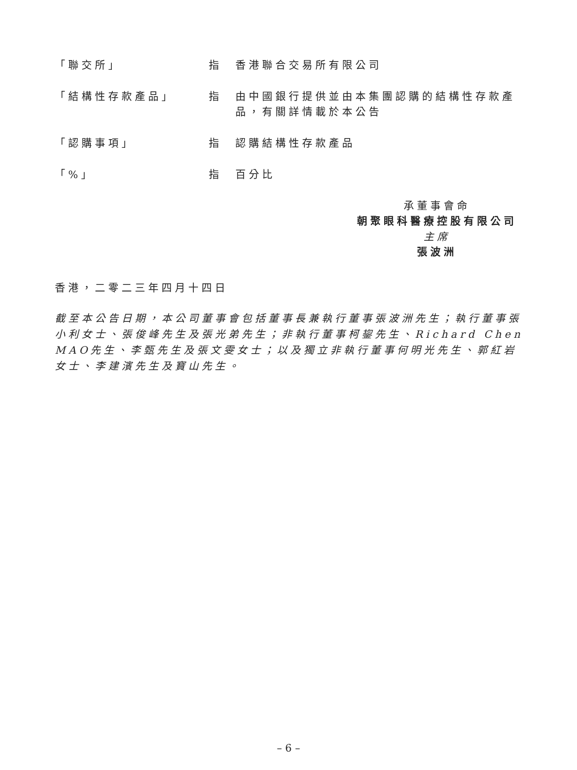| 「聯交所」 | 指 | 香港聯合交易所有限公司 |
| 「結構性存款產品」 | 指 | 由中國銀行提供並由本集團認購的結構性存款產品，有關詳情載於本公告 |
| 「認購事項」 | 指 | 認購結構性存款產品 |
| 「%」 | 指 | 百分比 |
承董事會命
朝聚眼科醫療控股有限公司
主席
張波洲
香港，二零二三年四月十四日
截至本公告日期，本公司董事會包括董事長兼執行董事張波洲先生；執行董事張小利女士、張俊峰先生及張光弟先生；非執行董事柯鋆先生、Richard Chen MAO先生、李甄先生及張文雯女士；以及獨立非執行董事何明光先生、郭紅岩女士、李建濱先生及寶山先生。
– 6 –